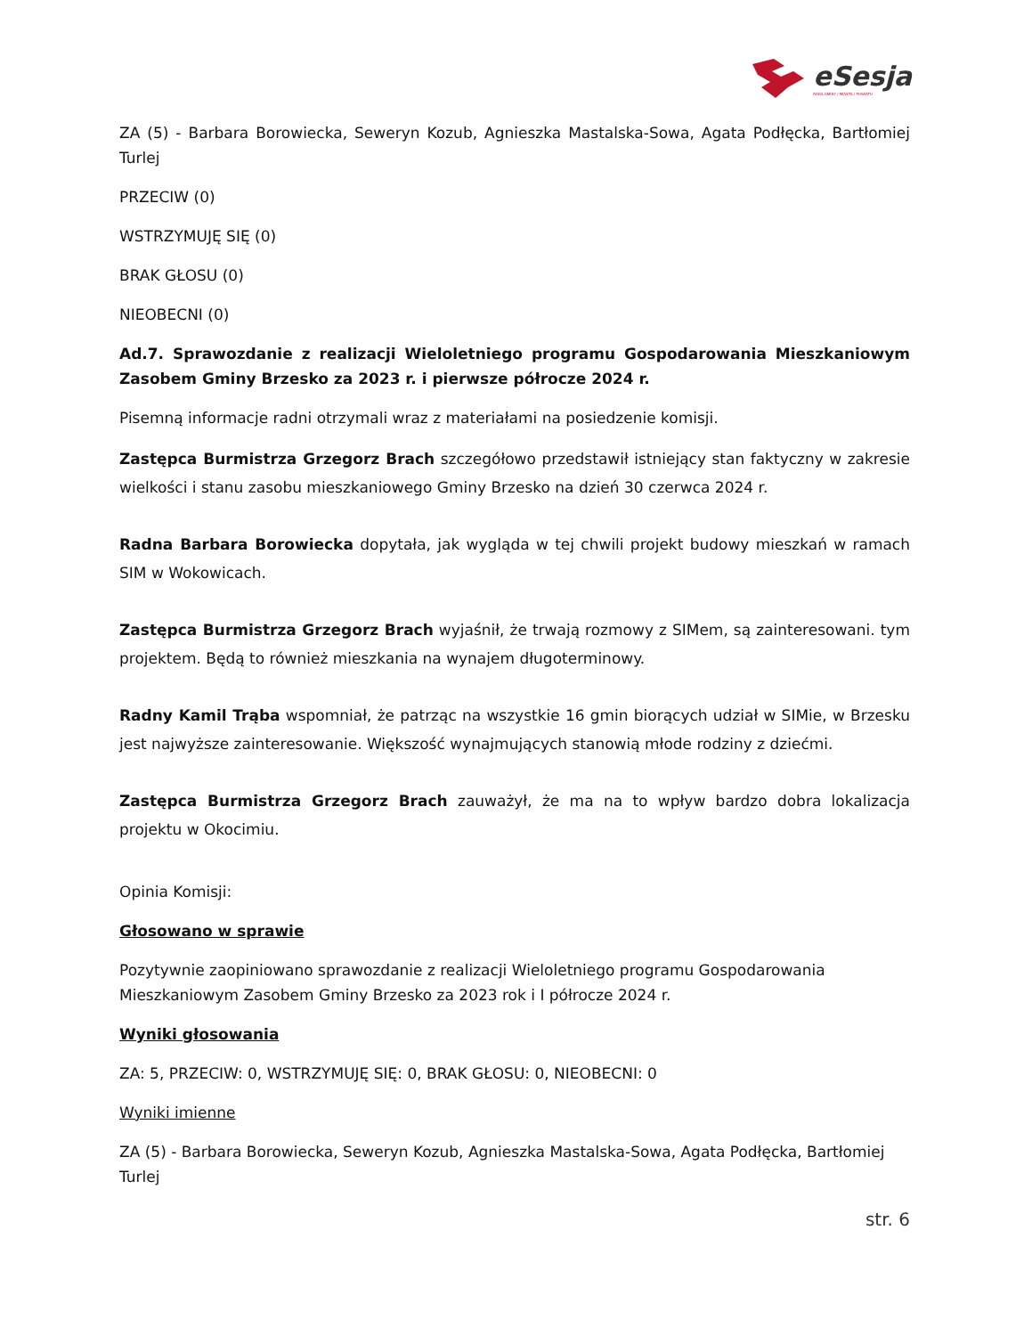eSesja
RADA GMINY / MIASTA / POWIATU
ZA (5) - Barbara Borowiecka, Seweryn Kozub, Agnieszka Mastalska-Sowa, Agata Podłęcka, Bartłomiej Turlej
PRZECIW (0)
WSTRZYMUJĘ SIĘ (0)
BRAK GŁOSU (0)
NIEOBECNI (0)
Ad.7. Sprawozdanie z realizacji Wieloletniego programu Gospodarowania Mieszkaniowym Zasobem Gminy Brzesko za 2023 r. i pierwsze półrocze 2024 r.
Pisemną informacje radni otrzymali wraz z materiałami na posiedzenie komisji.
Zastępca Burmistrza Grzegorz Brach szczegółowo przedstawił istniejący stan faktyczny w zakresie wielkości i stanu zasobu mieszkaniowego Gminy Brzesko na dzień 30 czerwca 2024 r.
Radna Barbara Borowiecka dopytała, jak wygląda w tej chwili projekt budowy mieszkań w ramach SIM w Wokowicach.
Zastępca Burmistrza Grzegorz Brach wyjaśnił, że trwają rozmowy z SIMem, są zainteresowani. tym projektem. Będą to również mieszkania na wynajem długoterminowy.
Radny Kamil Trąba wspomniał, że patrząc na wszystkie 16 gmin biorących udział w SIMie, w Brzesku jest najwyższe zainteresowanie. Większość wynajmujących stanowią młode rodziny z dziećmi.
Zastępca Burmistrza Grzegorz Brach zauważył, że ma na to wpływ bardzo dobra lokalizacja projektu w Okocimiu.
Opinia Komisji:
Głosowano w sprawie
Pozytywnie zaopiniowano sprawozdanie z realizacji Wieloletniego programu Gospodarowania Mieszkaniowym Zasobem Gminy Brzesko za 2023 rok i I półrocze 2024 r.
Wyniki głosowania
ZA: 5, PRZECIW: 0, WSTRZYMUJĘ SIĘ: 0, BRAK GŁOSU: 0, NIEOBECNI: 0
Wyniki imienne
ZA (5) - Barbara Borowiecka, Seweryn Kozub, Agnieszka Mastalska-Sowa, Agata Podłęcka, Bartłomiej Turlej
str. 6